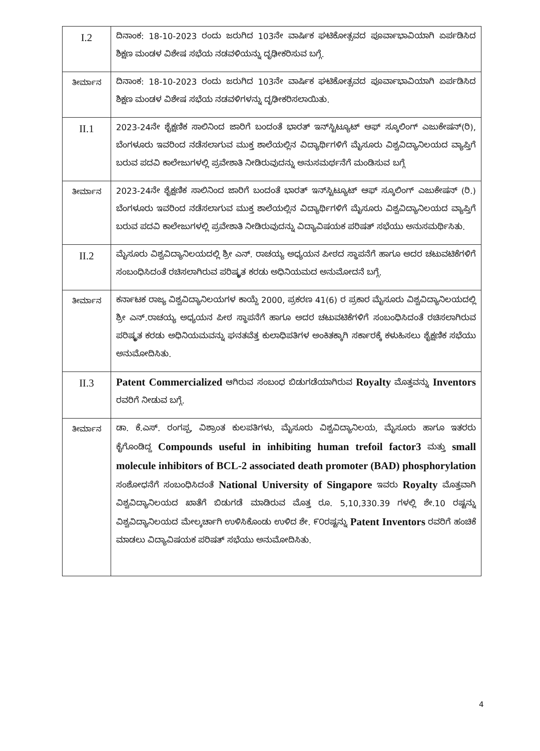| I.2 | ದಿನಾಂಕ: 18-10-2023 ರಂದು ಜರುಗಿದ 103ನೇ ವಾರ್ಷಿಕ ಘಟಿಕೋತ್ಸವದ ಪೂರ್ವಾಭಾವಿಯಾಗಿ ಏರ್ಪಡಿಸಿದ ಶಿಕ್ಷಣ ಮಂಡಳ ವಿಶೇಷ ಸಭೆಯ ನಡವಳಿಯನ್ನು ದೃಢೀಕರಿಸುವ ಬಗ್ಗೆ. |
| ತೀರ್ಮಾನ | ದಿನಾಂಕ: 18-10-2023 ರಂದು ಜರುಗಿದ 103ನೇ ವಾರ್ಷಿಕ ಘಟಿಕೋತ್ಸವದ ಪೂರ್ವಾಭಾವಿಯಾಗಿ ಏರ್ಪಡಿಸಿದ ಶಿಕ್ಷಣ ಮಂಡಳ ವಿಶೇಷ ಸಭೆಯ ನಡವಳಿಗಳನ್ನು ದೃಢೀಕರಿಸಲಾಯಿತು. |
| II.1 | 2023-24ನೇ ಶೈಕ್ಷಣಿಕ ಸಾಲಿನಿಂದ ಜಾರಿಗೆ ಬಂದಂತೆ ಭಾರತ್ ಇನ್‌ಸ್ಟಿಟ್ಯೂಟ್ ಆಫ್ ಸ್ಕೂಲಿಂಗ್ ಎಜುಕೇಷನ್(ರಿ), ಬೆಂಗಳೂರು ಇವರಿಂದ ನಡೆಸಲಾಗುವ ಮುಕ್ತ ಶಾಲೆಯಲ್ಲಿನ ವಿದ್ಯಾರ್ಥಿಗಳಿಗೆ ಮೈಸೂರು ವಿಶ್ವವಿದ್ಯಾನಿಲಯದ ವ್ಯಾಪ್ತಿಗೆ ಬರುವ ಪದವಿ ಕಾಲೇಜುಗಳಲ್ಲಿ ಪ್ರವೇಶಾತಿ ನೀಡಿರುವುದನ್ನು ಅನುಸಮರ್ಥನೆಗೆ ಮಂಡಿಸುವ ಬಗ್ಗೆ |
| ತೀರ್ಮಾನ | 2023-24ನೇ ಶೈಕ್ಷಣಿಕ ಸಾಲಿನಿಂದ ಜಾರಿಗೆ ಬಂದಂತೆ ಭಾರತ್ ಇನ್‌ಸ್ಟಿಟ್ಯೂಟ್ ಆಫ್ ಸ್ಕೂಲಿಂಗ್ ಎಜುಕೇಷನ್ (ರಿ.) ಬೆಂಗಳೂರು ಇವರಿಂದ ನಡೆಸಲಾಗುವ ಮುಕ್ತ ಶಾಲೆಯಲ್ಲಿನ ವಿದ್ಯಾರ್ಥಿಗಳಿಗೆ ಮೈಸೂರು ವಿಶ್ವವಿದ್ಯಾನಿಲಯದ ವ್ಯಾಪ್ತಿಗೆ ಬರುವ ಪದವಿ ಕಾಲೇಜುಗಳಲ್ಲಿ ಪ್ರವೇಶಾತಿ ನೀಡಿರುವುದನ್ನು ವಿದ್ಯಾವಿಷಯಕ ಪರಿಷತ್ ಸಭೆಯು ಅನುಸಮರ್ಥಿಸಿತು. |
| II.2 | ಮೈಸೂರು ವಿಶ್ವವಿದ್ಯಾನಿಲಯದಲ್ಲಿ ಶ್ರೀ ಎನ್. ರಾಚಯ್ಯ ಅಧ್ಯಯನ ಪೀಠದ ಸ್ಥಾಪನೆಗೆ ಹಾಗೂ ಅದರ ಚಟುವಟಿಕೆಗಳಿಗೆ ಸಂಬಂಧಿಸಿದಂತೆ ರಚಿಸಲಾಗಿರುವ ಪರಿಷ್ಕೃತ ಕರಡು ಅಧಿನಿಯಮದ ಅನುಮೋದನೆ ಬಗ್ಗೆ. |
| ತೀರ್ಮಾನ | ಕರ್ನಾಟಕ ರಾಜ್ಯ ವಿಶ್ವವಿದ್ಯಾನಿಲಯಗಳ ಕಾಯ್ದೆ 2000, ಪ್ರಕರಣ 41(6) ರ ಪ್ರಕಾರ ಮೈಸೂರು ವಿಶ್ವವಿದ್ಯಾನಿಲಯದಲ್ಲಿ ಶ್ರೀ ಎನ್.ರಾಚಯ್ಯ ಅಧ್ಯಯನ ಪೀಠ ಸ್ಥಾಪನೆಗೆ ಹಾಗೂ ಅದರ ಚಟುವಟಿಕೆಗಳಿಗೆ ಸಂಬಂಧಿಸಿದಂತೆ ರಚಿಸಲಾಗಿರುವ ಪರಿಷ್ಕೃತ ಕರಡು ಅಧಿನಿಯಮವನ್ನು ಘನತವೆತ್ತ ಕುಲಾಧಿಪತಿಗಳ ಅಂಕಿತಕ್ಕಾಗಿ ಸರ್ಕಾರಕ್ಕೆ ಕಳುಹಿಸಲು ಶೈಕ್ಷಣಿಕ ಸಭೆಯು ಅನುಮೋದಿಸಿತು. |
| II.3 | Patent Commercialized ಆಗಿರುವ ಸಂಬಂಧ ಬಿಡುಗಡೆಯಾಗಿರುವ Royalty ಮೊತ್ತವನ್ನು Inventors ರವರಿಗೆ ನೀಡುವ ಬಗ್ಗೆ. |
| ತೀರ್ಮಾನ | ಡಾ. ಕೆ.ಎಸ್. ರಂಗಪ್ಪ, ವಿಶ್ರಾಂತ ಕುಲಪತಿಗಳು, ಮೈಸೂರು ವಿಶ್ವವಿದ್ಯಾನಿಲಯ, ಮೈಸೂರು ಹಾಗೂ ಇತರರು ಕೈಗೊಂಡಿದ್ದ Compounds useful in inhibiting human trefoil factor3 ಮತ್ತು small molecule inhibitors of BCL-2 associated death promoter (BAD) phosphorylation ಸಂಶೋಧನೆಗೆ ಸಂಬಂಧಿಸಿದಂತೆ National University of Singapore ಇವರು Royalty ಮೊತ್ತವಾಗಿ ವಿಶ್ವವಿದ್ಯಾನಿಲಯದ ಖಾತೆಗೆ ಬಿಡುಗಡೆ ಮಾಡಿರುವ ಮೊತ್ತ ರೂ. 5,10,330.39 ಗಳಲ್ಲಿ ಶೇ.10 ರಷ್ಟನ್ನು ವಿಶ್ವವಿದ್ಯಾನಿಲಯದ ಮೇಲ್ಕರ್ಚಾಗಿ ಉಳಿಸಿಕೊಂಡು ಉಳಿದ ಶೇ. ೯೦ರಷ್ಟನ್ನು Patent Inventors ರವರಿಗೆ ಹಂಚಿಕೆ ಮಾಡಲು ವಿದ್ಯಾವಿಷಯಕ ಪರಿಷತ್ ಸಭೆಯು ಅನುಮೋದಿಸಿತು. |
4